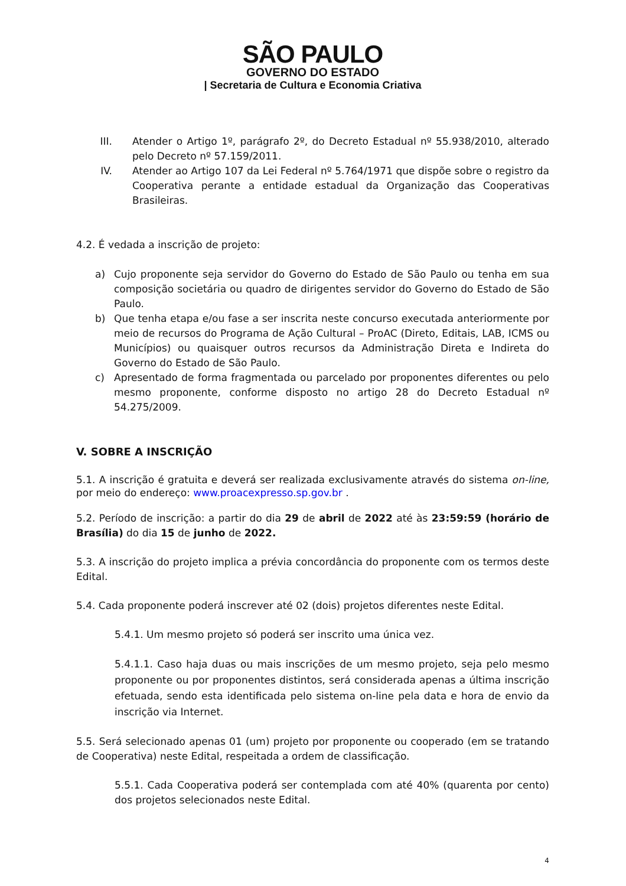SÃO PAULO
GOVERNO DO ESTADO
| Secretaria de Cultura e Economia Criativa
III. Atender o Artigo 1º, parágrafo 2º, do Decreto Estadual nº 55.938/2010, alterado pelo Decreto nº 57.159/2011.
IV. Atender ao Artigo 107 da Lei Federal nº 5.764/1971 que dispõe sobre o registro da Cooperativa perante a entidade estadual da Organização das Cooperativas Brasileiras.
4.2. É vedada a inscrição de projeto:
a) Cujo proponente seja servidor do Governo do Estado de São Paulo ou tenha em sua composição societária ou quadro de dirigentes servidor do Governo do Estado de São Paulo.
b) Que tenha etapa e/ou fase a ser inscrita neste concurso executada anteriormente por meio de recursos do Programa de Ação Cultural – ProAC (Direto, Editais, LAB, ICMS ou Municípios) ou quaisquer outros recursos da Administração Direta e Indireta do Governo do Estado de São Paulo.
c) Apresentado de forma fragmentada ou parcelado por proponentes diferentes ou pelo mesmo proponente, conforme disposto no artigo 28 do Decreto Estadual nº 54.275/2009.
V. SOBRE A INSCRIÇÃO
5.1. A inscrição é gratuita e deverá ser realizada exclusivamente através do sistema on-line, por meio do endereço: www.proacexpresso.sp.gov.br .
5.2. Período de inscrição: a partir do dia 29 de abril de 2022 até às 23:59:59 (horário de Brasília) do dia 15 de junho de 2022.
5.3. A inscrição do projeto implica a prévia concordância do proponente com os termos deste Edital.
5.4. Cada proponente poderá inscrever até 02 (dois) projetos diferentes neste Edital.
5.4.1. Um mesmo projeto só poderá ser inscrito uma única vez.
5.4.1.1. Caso haja duas ou mais inscrições de um mesmo projeto, seja pelo mesmo proponente ou por proponentes distintos, será considerada apenas a última inscrição efetuada, sendo esta identificada pelo sistema on-line pela data e hora de envio da inscrição via Internet.
5.5. Será selecionado apenas 01 (um) projeto por proponente ou cooperado (em se tratando de Cooperativa) neste Edital, respeitada a ordem de classificação.
5.5.1. Cada Cooperativa poderá ser contemplada com até 40% (quarenta por cento) dos projetos selecionados neste Edital.
4